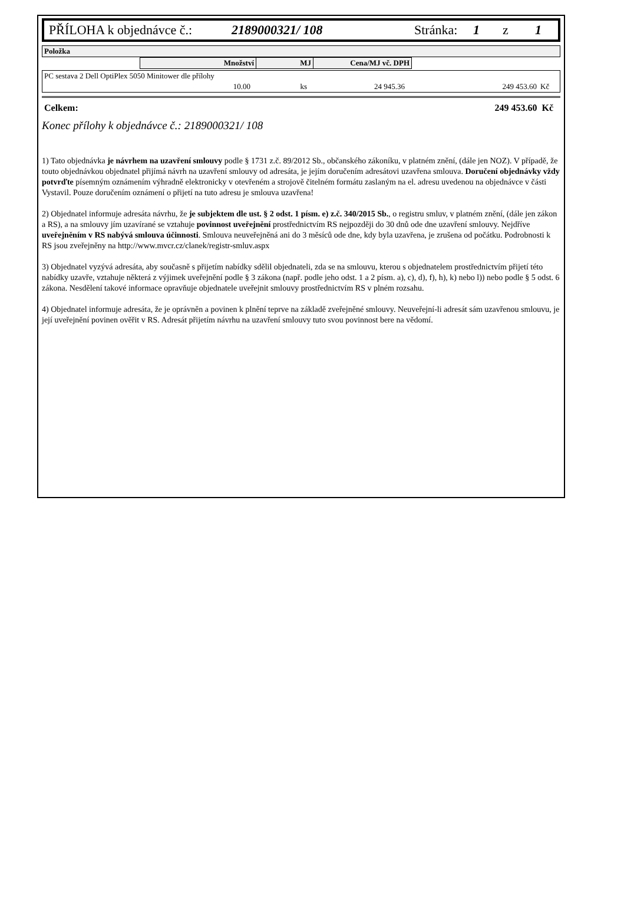PŘÍLOHA k objednávce č.: 2189000321/ 108 Stránka: 1 z 1
Položka
| | Množství | MJ | Cena/MJ vč. DPH | |
| PC sestava 2 Dell OptiPlex 5050 Minitower dle přílohy | | | | |
| 10.00 | ks | 24 945.36 | 249 453.60 | Kč |
Celkem: 249 453.60 Kč
Konec přílohy k objednávce č.: 2189000321/ 108
1) Tato objednávka je návrhem na uzavření smlouvy podle § 1731 z.č. 89/2012 Sb., občanského zákoníku, v platném znění, (dále jen NOZ). V případě, že touto objednávkou objednatel přijímá návrh na uzavření smlouvy od adresáta, je jejím doručením adresátovi uzavřena smlouva. Doručení objednávky vždy potvrďte písemným oznámením výhradně elektronicky v otevřeném a strojově čitelném formátu zaslaným na el. adresu uvedenou na objednávce v části Vystavil. Pouze doručením oznámení o přijetí na tuto adresu je smlouva uzavřena!
2) Objednatel informuje adresáta návrhu, že je subjektem dle ust. § 2 odst. 1 písm. e) z.č. 340/2015 Sb., o registru smluv, v platném znění, (dále jen zákon a RS), a na smlouvy jím uzavírané se vztahuje povinnost uveřejnění prostřednictvím RS nejpozději do 30 dnů ode dne uzavření smlouvy. Nejdříve uveřejněním v RS nabývá smlouva účinnosti. Smlouva neuveřejněná ani do 3 měsíců ode dne, kdy byla uzavřena, je zrušena od počátku. Podrobnosti k RS jsou zveřejněny na http://www.mvcr.cz/clanek/registr-smluv.aspx
3) Objednatel vyzývá adresáta, aby současně s přijetím nabídky sdělil objednateli, zda se na smlouvu, kterou s objednatelem prostřednictvím přijetí této nabídky uzavře, vztahuje některá z výjimek uveřejnění podle § 3 zákona (např. podle jeho odst. 1 a 2 písm. a), c), d), f), h), k) nebo l)) nebo podle § 5 odst. 6 zákona. Nesdělení takové informace opravňuje objednatele uveřejnit smlouvy prostřednictvím RS v plném rozsahu.
4) Objednatel informuje adresáta, že je oprávněn a povinen k plnění teprve na základě zveřejněné smlouvy. Neuveřejní-li adresát sám uzavřenou smlouvu, je její uveřejnění povinen ověřit v RS. Adresát přijetím návrhu na uzavření smlouvy tuto svou povinnost bere na vědomí.